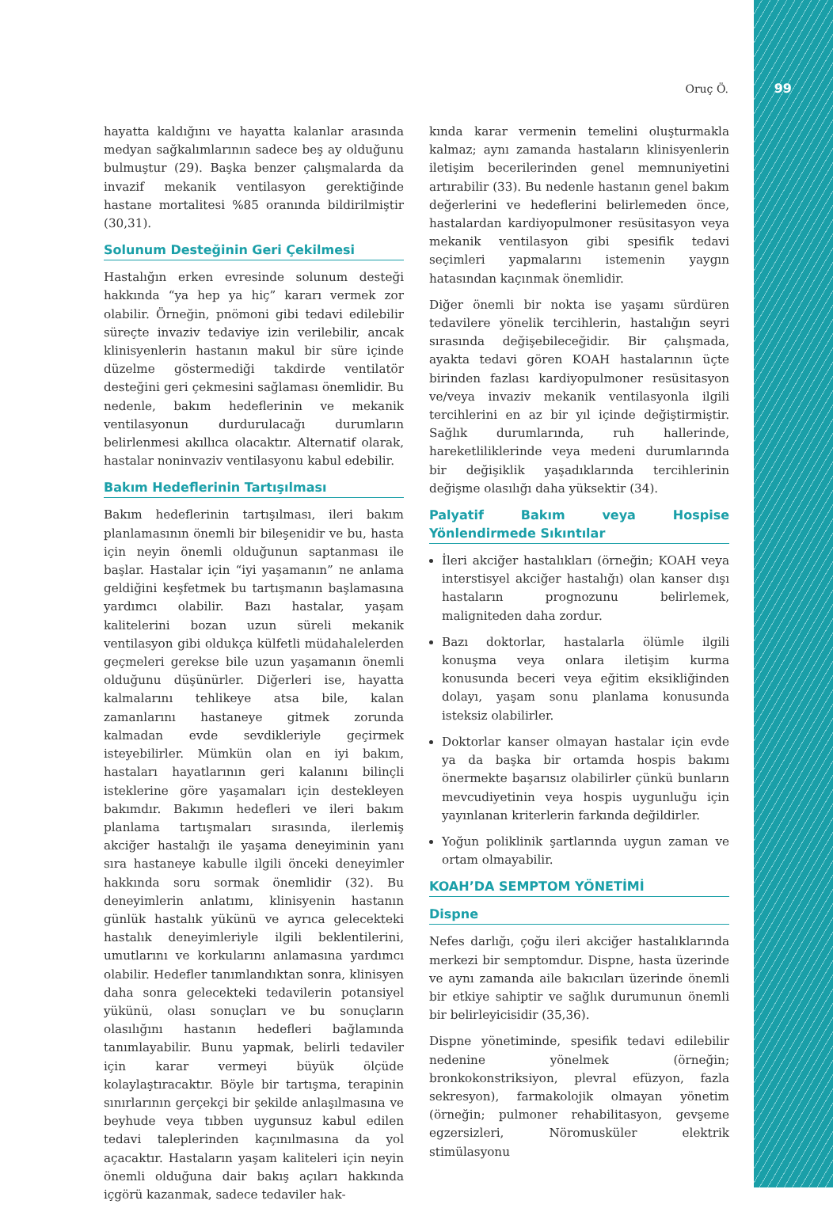Oruç Ö. 99
hayatta kaldığını ve hayatta kalanlar arasında medyan sağkalımlarının sadece beş ay olduğunu bulmuştur (29). Başka benzer çalışmalarda da invazif mekanik ventilasyon gerektiğinde hastane mortalitesi %85 oranında bildirilmiştir (30,31).
Solunum Desteğinin Geri Çekilmesi
Hastalığın erken evresinde solunum desteği hakkında “ya hep ya hiç” kararı vermek zor olabilir. Örneğin, pnömoni gibi tedavi edilebilir süreçte invaziv tedaviye izin verilebilir, ancak klinisyenlerin hastanın makul bir süre içinde düzelme göstermediği takdirde ventilatör desteğini geri çekmesini sağlaması önemlidir. Bu nedenle, bakım hedeflerinin ve mekanik ventilasyonun durdurulacağı durumların belirlenmesi akıllıca olacaktır. Alternatif olarak, hastalar noninvaziv ventilasyonu kabul edebilir.
Bakım Hedeflerinin Tartışılması
Bakım hedeflerinin tartışılması, ileri bakım planlamasının önemli bir bileşenidir ve bu, hasta için neyin önemli olduğunun saptanması ile başlar. Hastalar için “iyi yaşamanın” ne anlama geldiğini keşfetmek bu tartışmanın başlamasına yardımcı olabilir. Bazı hastalar, yaşam kalitelerini bozan uzun süreli mekanik ventilasyon gibi oldukça külfetli müdahalelerden geçmeleri gerekse bile uzun yaşamanın önemli olduğunu düşünürler. Diğerleri ise, hayatta kalmalarını tehlikeye atsa bile, kalan zamanlarını hastaneye gitmek zorunda kalmadan evde sevdikleriyle geçirmek isteyebilirler. Mümkün olan en iyi bakım, hastaları hayatlarının geri kalanını bilinçli isteklerine göre yaşamaları için destekleyen bakımdır. Bakımın hedefleri ve ileri bakım planlama tartışmaları sırasında, ilerlemiş akciğer hastalığı ile yaşama deneyiminin yanı sıra hastaneye kabulle ilgili önceki deneyimler hakkında soru sormak önemlidir (32). Bu deneyimlerin anlatımı, klinisyenin hastanın günlük hastalık yükünü ve ayrıca gelecekteki hastalık deneyimleriyle ilgili beklentilerini, umutlarını ve korkularını anlamasına yardımcı olabilir. Hedefler tanımlandıktan sonra, klinisyen daha sonra gelecekteki tedavilerin potansiyel yükünü, olası sonuçları ve bu sonuçların olasılığını hastanın hedefleri bağlamında tanımlayabilir. Bunu yapmak, belirli tedaviler için karar vermeyi büyük ölçüde kolaylaştıracaktır. Böyle bir tartışma, terapinin sınırlarının gerçekçi bir şekilde anlaşılmasına ve beyhude veya tıbben uygunsuz kabul edilen tedavi taleplerinden kaçınılmasına da yol açacaktır. Hastaların yaşam kaliteleri için neyin önemli olduğuna dair bakış açıları hakkında içgörü kazanmak, sadece tedaviler hak-
kında karar vermenin temelini oluşturmakla kalmaz; aynı zamanda hastaların klinisyenlerin iletişim becerilerinden genel memnuniyetini artırabilir (33). Bu nedenle hastanın genel bakım değerlerini ve hedeflerini belirlemeden önce, hastalardan kardiyopulmoner resüsitasyon veya mekanik ventilasyon gibi spesifik tedavi seçimleri yapmalarını istemenin yaygın hatasından kaçınmak önemlidir.
Diğer önemli bir nokta ise yaşamı sürdüren tedavilere yönelik tercihlerin, hastalığın seyri sırasında değişebileceğidir. Bir çalışmada, ayakta tedavi gören KOAH hastalarının üçte birinden fazlası kardiyopulmoner resüsitasyon ve/veya invaziv mekanik ventilasyonla ilgili tercihlerini en az bir yıl içinde değiştirmiştir. Sağlık durumlarında, ruh hallerinde, hareketliliklerinde veya medeni durumlarında bir değişiklik yaşadıklarında tercihlerinin değişme olasılığı daha yüksektir (34).
Palyatif Bakım veya Hospise Yönlendirmede Sıkıntılar
İleri akciğer hastalıkları (örneğin; KOAH veya interstisyel akciğer hastalığı) olan kanser dışı hastaların prognozunu belirlemek, maligniteden daha zordur.
Bazı doktorlar, hastalarla ölümle ilgili konuşma veya onlara iletişim kurma konusunda beceri veya eğitim eksikliğinden dolayı, yaşam sonu planlama konusunda isteksiz olabilirler.
Doktorlar kanser olmayan hastalar için evde ya da başka bir ortamda hospis bakımı önermekte başarısız olabilirler çünkü bunların mevcudiyetinin veya hospis uygunluğu için yayınlanan kriterlerin farkında değildirler.
Yoğun poliklinik şartlarında uygun zaman ve ortam olmayabilir.
KOAH’DA SEMPTOM YÖNETİMİ
Dispne
Nefes darlığı, çoğu ileri akciğer hastalıklarında merkezi bir semptomdur. Dispne, hasta üzerinde ve aynı zamanda aile bakıcıları üzerinde önemli bir etkiye sahiptir ve sağlık durumunun önemli bir belirleyicisidir (35,36).
Dispne yönetiminde, spesifik tedavi edilebilir nedenine yönelmek (örneğin; bronkokonstriksiyon, plevral efüzyon, fazla sekresyon), farmakolojik olmayan yönetim (örneğin; pulmoner rehabilitasyon, gevşeme egzersizleri, Nöromusküler elektrik stimülasyonu